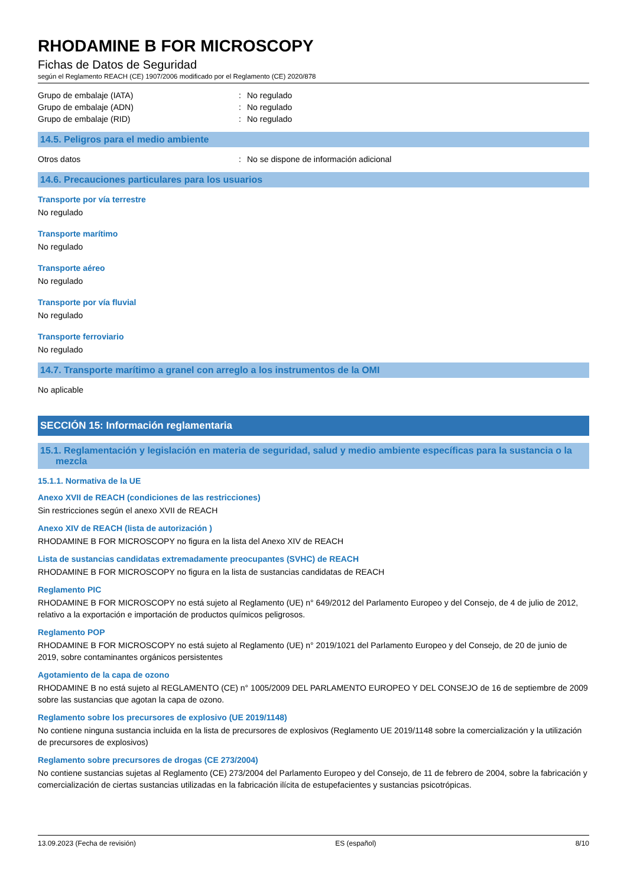RHODAMINE B FOR MICROSCOPY
Fichas de Datos de Seguridad
según el Reglamento REACH (CE) 1907/2006 modificado por el Reglamento (CE) 2020/878
Grupo de embalaje (IATA): No regulado
Grupo de embalaje (ADN): No regulado
Grupo de embalaje (RID): No regulado
14.5. Peligros para el medio ambiente
Otros datos: No se dispone de información adicional
14.6. Precauciones particulares para los usuarios
Transporte por vía terrestre
No regulado
Transporte marítimo
No regulado
Transporte aéreo
No regulado
Transporte por vía fluvial
No regulado
Transporte ferroviario
No regulado
14.7. Transporte marítimo a granel con arreglo a los instrumentos de la OMI
No aplicable
SECCIÓN 15: Información reglamentaria
15.1. Reglamentación y legislación en materia de seguridad, salud y medio ambiente específicas para la sustancia o la mezcla
15.1.1. Normativa de la UE
Anexo XVII de REACH (condiciones de las restricciones)
Sin restricciones según el anexo XVII de REACH
Anexo XIV de REACH (lista de autorización )
RHODAMINE B FOR MICROSCOPY no figura en la lista del Anexo XIV de REACH
Lista de sustancias candidatas extremadamente preocupantes (SVHC) de REACH
RHODAMINE B FOR MICROSCOPY no figura en la lista de sustancias candidatas de REACH
Reglamento PIC
RHODAMINE B FOR MICROSCOPY no está sujeto al Reglamento (UE) n° 649/2012 del Parlamento Europeo y del Consejo, de 4 de julio de 2012, relativo a la exportación e importación de productos químicos peligrosos.
Reglamento POP
RHODAMINE B FOR MICROSCOPY no está sujeto al Reglamento (UE) n° 2019/1021 del Parlamento Europeo y del Consejo, de 20 de junio de 2019, sobre contaminantes orgánicos persistentes
Agotamiento de la capa de ozono
RHODAMINE B no está sujeto al REGLAMENTO (CE) n° 1005/2009 DEL PARLAMENTO EUROPEO Y DEL CONSEJO de 16 de septiembre de 2009 sobre las sustancias que agotan la capa de ozono.
Reglamento sobre los precursores de explosivo (UE 2019/1148)
No contiene ninguna sustancia incluida en la lista de precursores de explosivos (Reglamento UE 2019/1148 sobre la comercialización y la utilización de precursores de explosivos)
Reglamento sobre precursores de drogas (CE 273/2004)
No contiene sustancias sujetas al Reglamento (CE) 273/2004 del Parlamento Europeo y del Consejo, de 11 de febrero de 2004, sobre la fabricación y comercialización de ciertas sustancias utilizadas en la fabricación ilícita de estupefacientes y sustancias psicotrópicas.
13.09.2023 (Fecha de revisión) ES (español) 8/10